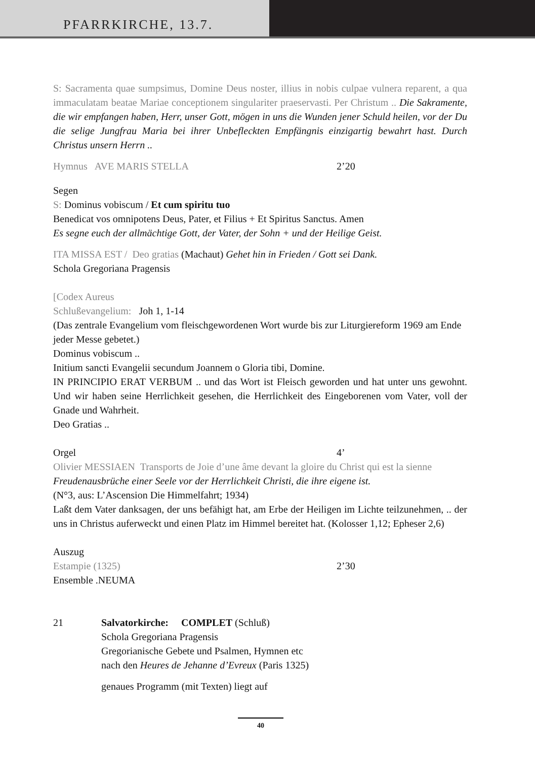PFARRKIRCHE, 13.7.
S: Sacramenta quae sumpsimus, Domine Deus noster, illius in nobis culpae vulnera reparent, a qua immaculatam beatae Mariae conceptionem singulariter praeservasti. Per Christum .. Die Sakramente, die wir empfangen haben, Herr, unser Gott, mögen in uns die Wunden jener Schuld heilen, vor der Du die selige Jungfrau Maria bei ihrer Unbefleckten Empfängnis einzigartig bewahrt hast. Durch Christus unsern Herrn ..
Hymnus AVE MARIS STELLA 2’20
Segen
S: Dominus vobiscum / Et cum spiritu tuo
Benedicat vos omnipotens Deus, Pater, et Filius + Et Spiritus Sanctus. Amen
Es segne euch der allmächtige Gott, der Vater, der Sohn + und der Heilige Geist.
ITA MISSA EST / Deo gratias (Machaut) Gehet hin in Frieden / Gott sei Dank.
Schola Gregoriana Pragensis
[Codex Aureus
Schlußevangelium: Joh 1, 1-14
(Das zentrale Evangelium vom fleischgewordenen Wort wurde bis zur Liturgiereform 1969 am Ende jeder Messe gebetet.)
Dominus vobiscum ..
Initium sancti Evangelii secundum Joannem o Gloria tibi, Domine.
IN PRINCIPIO ERAT VERBUM .. und das Wort ist Fleisch geworden und hat unter uns gewohnt. Und wir haben seine Herrlichkeit gesehen, die Herrlichkeit des Eingeborenen vom Vater, voll der Gnade und Wahrheit.
Deo Gratias ..
Orgel 4’
Olivier MESSIAEN Transports de Joie d’une âme devant la gloire du Christ qui est la sienne
Freudenausbrüche einer Seele vor der Herrlichkeit Christi, die ihre eigene ist.
(N°3, aus: L’Ascension Die Himmelfahrt; 1934)
Laßt dem Vater danksagen, der uns befähigt hat, am Erbe der Heiligen im Lichte teilzunehmen, .. der uns in Christus auferweckt und einen Platz im Himmel bereitet hat. (Kolosser 1,12; Epheser 2,6)
Auszug
Estampie (1325) 2’30
Ensemble .NEUMA
21 Salvatorkirche: COMPLET (Schluß)
Schola Gregoriana Pragensis
Gregorianische Gebete und Psalmen, Hymnen etc
nach den Heures de Jehanne d’Evreux (Paris 1325)
genaues Programm (mit Texten) liegt auf
40